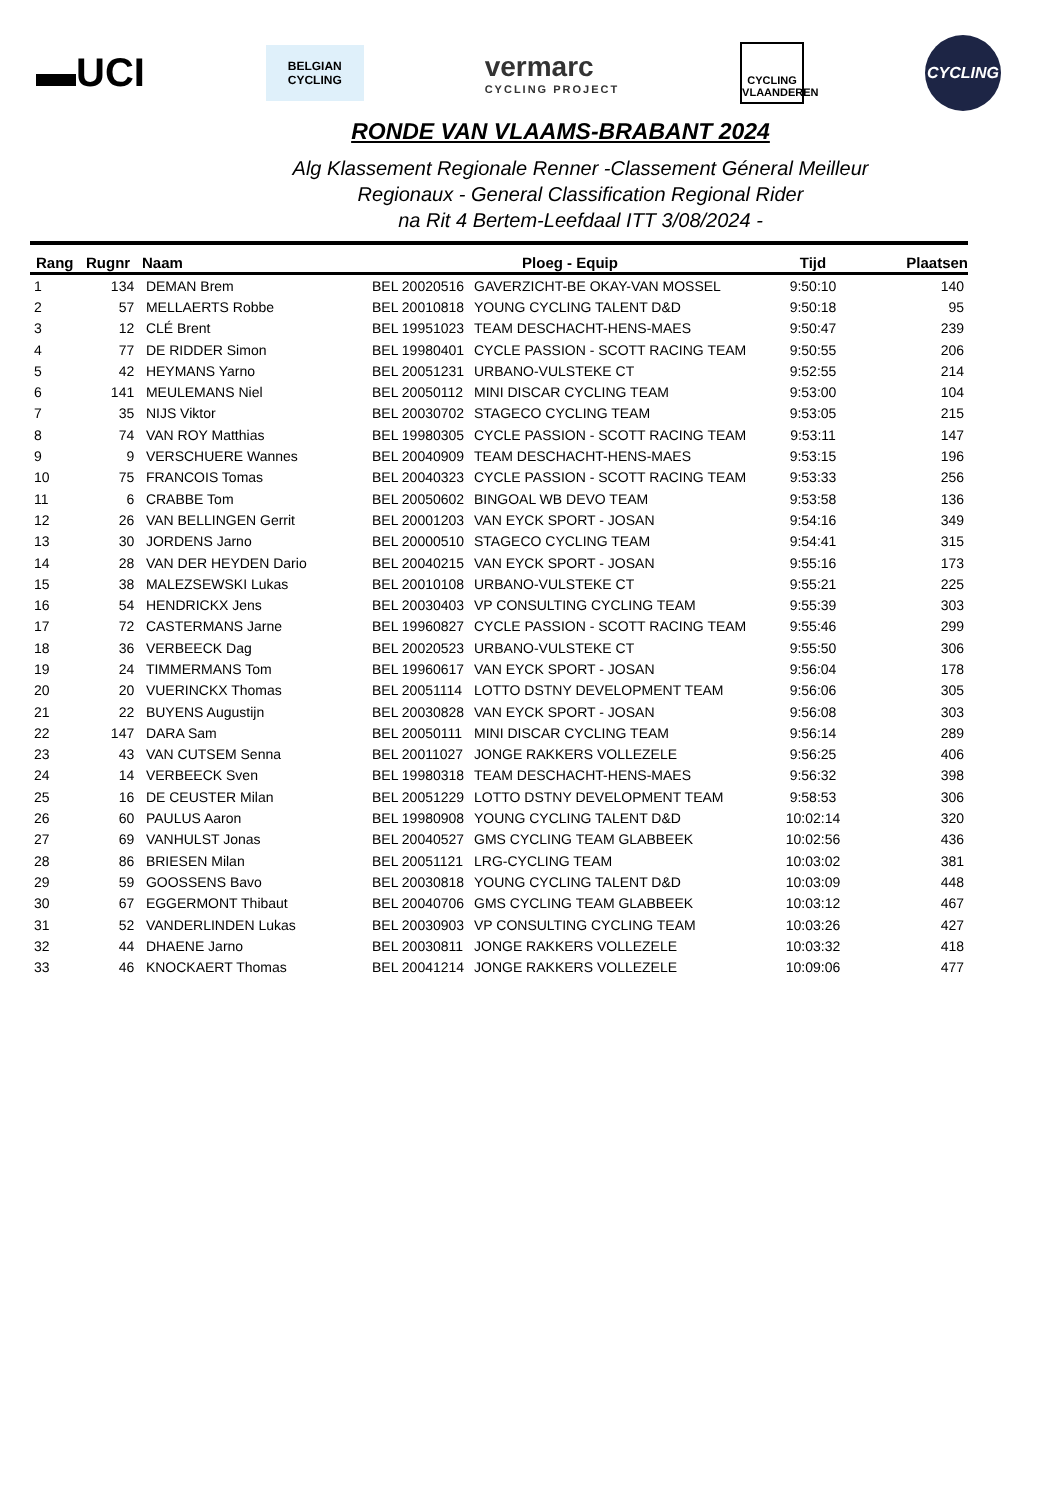▬UCI
BELGIAN
CYCLING
vermarc
CYCLING PROJECT
CYCLING VLAANDEREN
CYCLING
RONDE VAN VLAAMS-BRABANT 2024
Alg Klassement Regionale Renner -Classement Géneral Meilleur
Regionaux - General Classification Regional Rider
na Rit 4 Bertem-Leefdaal ITT 3/08/2024 -
| Rang | Rugnr | Naam | Ploeg - Equip | | Tijd | Plaatsen |
| --- | --- | --- | --- | --- | --- | --- |
| 1 | 134 | DEMAN Brem | BEL 20020516 | GAVERZICHT-BE OKAY-VAN MOSSEL | 9:50:10 | 140 |
| 2 | 57 | MELLAERTS Robbe | BEL 20010818 | YOUNG CYCLING TALENT D&D | 9:50:18 | 95 |
| 3 | 12 | CLÉ Brent | BEL 19951023 | TEAM DESCHACHT-HENS-MAES | 9:50:47 | 239 |
| 4 | 77 | DE RIDDER Simon | BEL 19980401 | CYCLE PASSION - SCOTT RACING TEAM | 9:50:55 | 206 |
| 5 | 42 | HEYMANS Yarno | BEL 20051231 | URBANO-VULSTEKE CT | 9:52:55 | 214 |
| 6 | 141 | MEULEMANS Niel | BEL 20050112 | MINI DISCAR CYCLING TEAM | 9:53:00 | 104 |
| 7 | 35 | NIJS Viktor | BEL 20030702 | STAGECO CYCLING TEAM | 9:53:05 | 215 |
| 8 | 74 | VAN ROY Matthias | BEL 19980305 | CYCLE PASSION - SCOTT RACING TEAM | 9:53:11 | 147 |
| 9 | 9 | VERSCHUERE Wannes | BEL 20040909 | TEAM DESCHACHT-HENS-MAES | 9:53:15 | 196 |
| 10 | 75 | FRANCOIS Tomas | BEL 20040323 | CYCLE PASSION - SCOTT RACING TEAM | 9:53:33 | 256 |
| 11 | 6 | CRABBE Tom | BEL 20050602 | BINGOAL WB DEVO TEAM | 9:53:58 | 136 |
| 12 | 26 | VAN BELLINGEN Gerrit | BEL 20001203 | VAN EYCK SPORT - JOSAN | 9:54:16 | 349 |
| 13 | 30 | JORDENS Jarno | BEL 20000510 | STAGECO CYCLING TEAM | 9:54:41 | 315 |
| 14 | 28 | VAN DER HEYDEN Dario | BEL 20040215 | VAN EYCK SPORT - JOSAN | 9:55:16 | 173 |
| 15 | 38 | MALEZSEWSKI Lukas | BEL 20010108 | URBANO-VULSTEKE CT | 9:55:21 | 225 |
| 16 | 54 | HENDRICKX Jens | BEL 20030403 | VP CONSULTING CYCLING TEAM | 9:55:39 | 303 |
| 17 | 72 | CASTERMANS Jarne | BEL 19960827 | CYCLE PASSION - SCOTT RACING TEAM | 9:55:46 | 299 |
| 18 | 36 | VERBEECK Dag | BEL 20020523 | URBANO-VULSTEKE CT | 9:55:50 | 306 |
| 19 | 24 | TIMMERMANS Tom | BEL 19960617 | VAN EYCK SPORT - JOSAN | 9:56:04 | 178 |
| 20 | 20 | VUERINCKX Thomas | BEL 20051114 | LOTTO DSTNY DEVELOPMENT TEAM | 9:56:06 | 305 |
| 21 | 22 | BUYENS Augustijn | BEL 20030828 | VAN EYCK SPORT - JOSAN | 9:56:08 | 303 |
| 22 | 147 | DARA Sam | BEL 20050111 | MINI DISCAR CYCLING TEAM | 9:56:14 | 289 |
| 23 | 43 | VAN CUTSEM Senna | BEL 20011027 | JONGE RAKKERS VOLLEZELE | 9:56:25 | 406 |
| 24 | 14 | VERBEECK Sven | BEL 19980318 | TEAM DESCHACHT-HENS-MAES | 9:56:32 | 398 |
| 25 | 16 | DE CEUSTER Milan | BEL 20051229 | LOTTO DSTNY DEVELOPMENT TEAM | 9:58:53 | 306 |
| 26 | 60 | PAULUS Aaron | BEL 19980908 | YOUNG CYCLING TALENT D&D | 10:02:14 | 320 |
| 27 | 69 | VANHULST Jonas | BEL 20040527 | GMS CYCLING TEAM GLABBEEK | 10:02:56 | 436 |
| 28 | 86 | BRIESEN Milan | BEL 20051121 | LRG-CYCLING TEAM | 10:03:02 | 381 |
| 29 | 59 | GOOSSENS Bavo | BEL 20030818 | YOUNG CYCLING TALENT D&D | 10:03:09 | 448 |
| 30 | 67 | EGGERMONT Thibaut | BEL 20040706 | GMS CYCLING TEAM GLABBEEK | 10:03:12 | 467 |
| 31 | 52 | VANDERLINDEN Lukas | BEL 20030903 | VP CONSULTING CYCLING TEAM | 10:03:26 | 427 |
| 32 | 44 | DHAENE Jarno | BEL 20030811 | JONGE RAKKERS VOLLEZELE | 10:03:32 | 418 |
| 33 | 46 | KNOCKAERT Thomas | BEL 20041214 | JONGE RAKKERS VOLLEZELE | 10:09:06 | 477 |